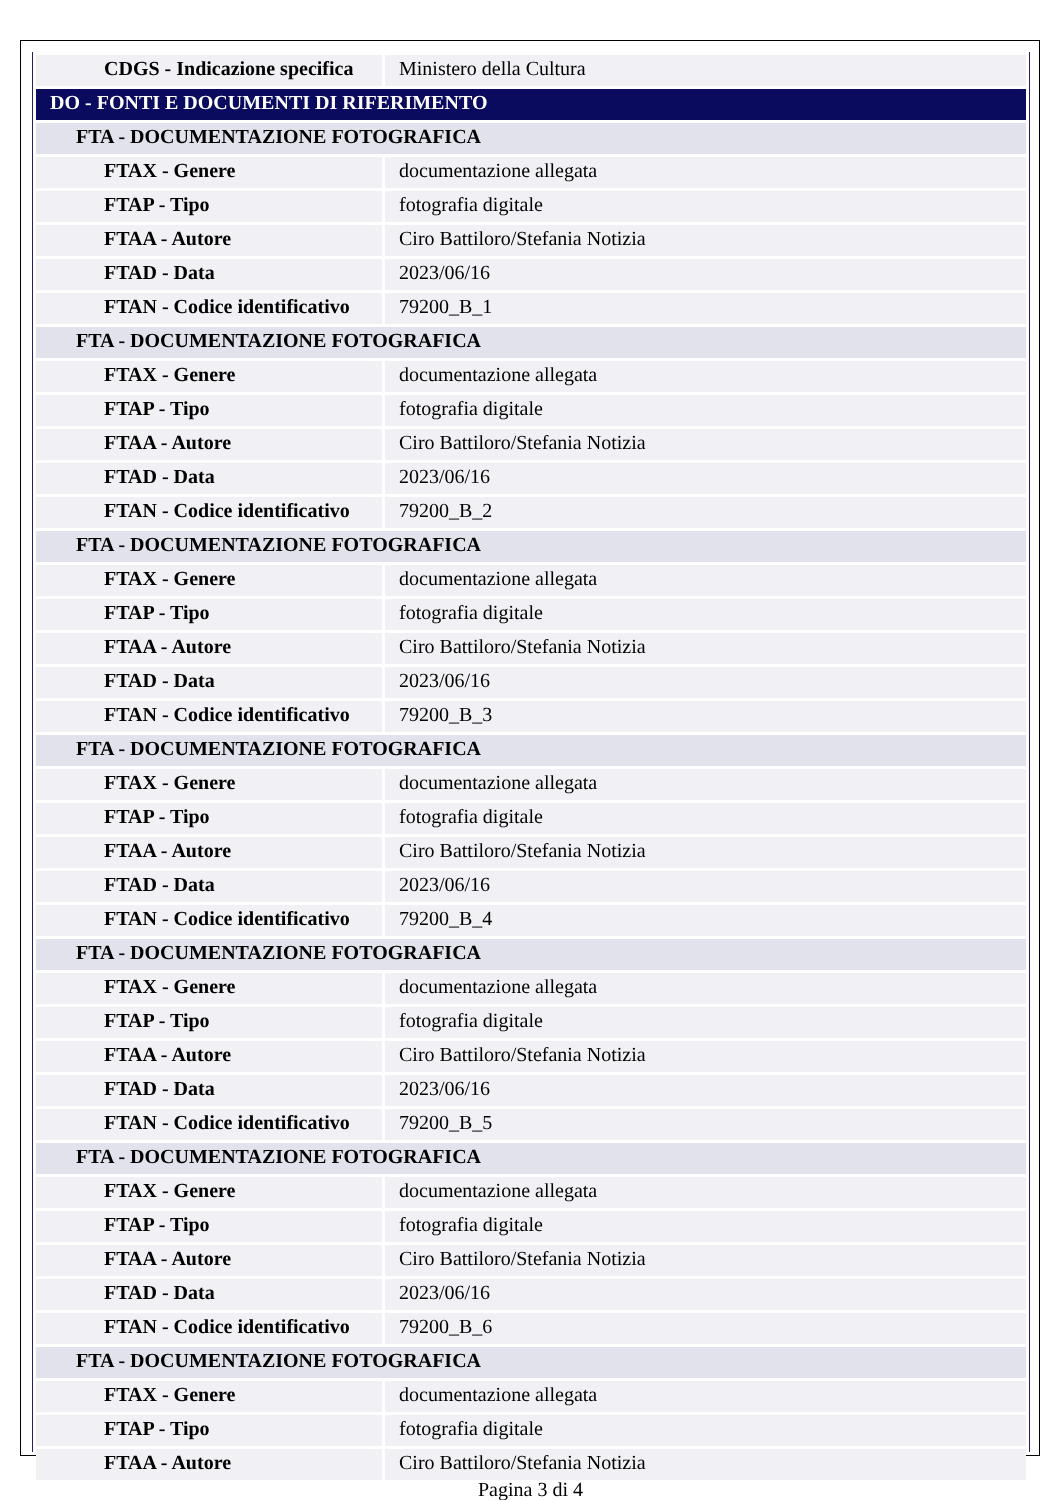| CDGS - Indicazione specifica | Ministero della Cultura |
| DO - FONTI E DOCUMENTI DI RIFERIMENTO | |
| FTA - DOCUMENTAZIONE FOTOGRAFICA | |
| FTAX - Genere | documentazione allegata |
| FTAP - Tipo | fotografia digitale |
| FTAA - Autore | Ciro Battiloro/Stefania Notizia |
| FTAD - Data | 2023/06/16 |
| FTAN - Codice identificativo | 79200_B_1 |
| FTA - DOCUMENTAZIONE FOTOGRAFICA | |
| FTAX - Genere | documentazione allegata |
| FTAP - Tipo | fotografia digitale |
| FTAA - Autore | Ciro Battiloro/Stefania Notizia |
| FTAD - Data | 2023/06/16 |
| FTAN - Codice identificativo | 79200_B_2 |
| FTA - DOCUMENTAZIONE FOTOGRAFICA | |
| FTAX - Genere | documentazione allegata |
| FTAP - Tipo | fotografia digitale |
| FTAA - Autore | Ciro Battiloro/Stefania Notizia |
| FTAD - Data | 2023/06/16 |
| FTAN - Codice identificativo | 79200_B_3 |
| FTA - DOCUMENTAZIONE FOTOGRAFICA | |
| FTAX - Genere | documentazione allegata |
| FTAP - Tipo | fotografia digitale |
| FTAA - Autore | Ciro Battiloro/Stefania Notizia |
| FTAD - Data | 2023/06/16 |
| FTAN - Codice identificativo | 79200_B_4 |
| FTA - DOCUMENTAZIONE FOTOGRAFICA | |
| FTAX - Genere | documentazione allegata |
| FTAP - Tipo | fotografia digitale |
| FTAA - Autore | Ciro Battiloro/Stefania Notizia |
| FTAD - Data | 2023/06/16 |
| FTAN - Codice identificativo | 79200_B_5 |
| FTA - DOCUMENTAZIONE FOTOGRAFICA | |
| FTAX - Genere | documentazione allegata |
| FTAP - Tipo | fotografia digitale |
| FTAA - Autore | Ciro Battiloro/Stefania Notizia |
| FTAD - Data | 2023/06/16 |
| FTAN - Codice identificativo | 79200_B_6 |
| FTA - DOCUMENTAZIONE FOTOGRAFICA | |
| FTAX - Genere | documentazione allegata |
| FTAP - Tipo | fotografia digitale |
| FTAA - Autore | Ciro Battiloro/Stefania Notizia |
Pagina 3 di 4